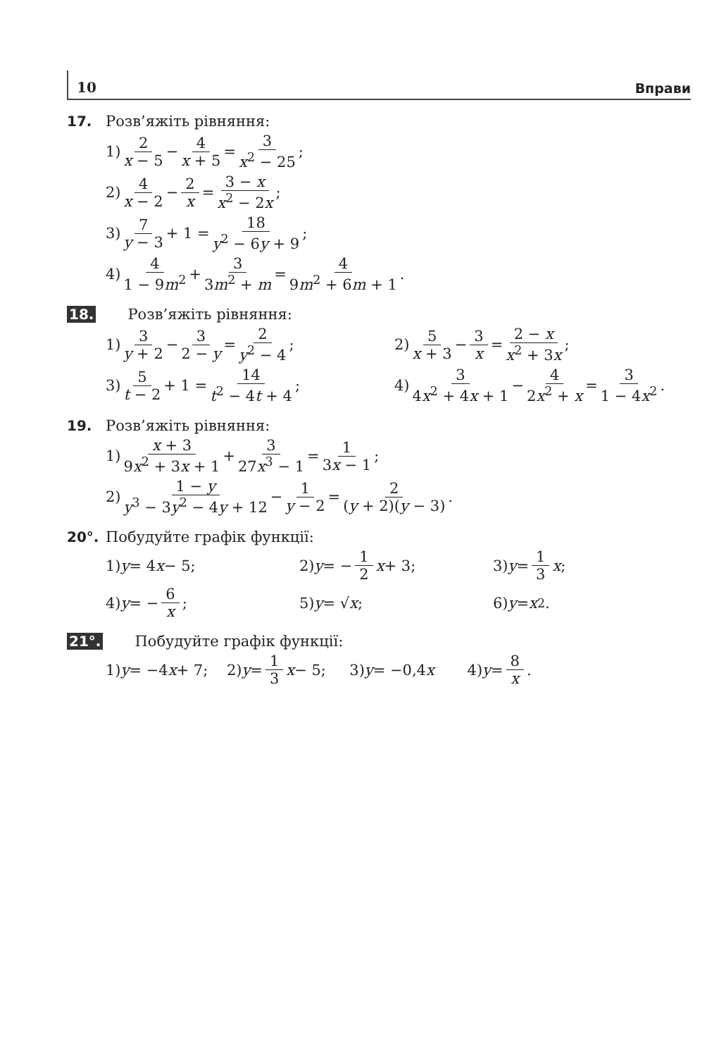10 Вправи
17. Розв’яжіть рівняння:
1) 2 x − 5 − 4 x + 5 = 3 x<sup>2</sup> − 25;
2) 4 x − 2 − 2 x = 3 − x x<sup>2</sup> − 2x;
3) 7 y − 3 + 1 = 18 y<sup>2</sup> − 6y + 9;
4) 4 1 − 9m<sup>2</sup> + 3 3m<sup>2</sup> + m = 4 9m<sup>2</sup> + 6m + 1.
18. Розв’яжіть рівняння:
1) 3 y + 2 − 3 2 − y = 2 y<sup>2</sup> − 4;
2) 5 x + 3 − 3 x = 2 − x x<sup>2</sup> + 3x;
3) 5 t − 2 + 1 = 14 t<sup>2</sup> − 4t + 4;
4) 3 4x<sup>2</sup> + 4x + 1 − 4 2x<sup>2</sup> + x = 3 1 − 4x<sup>2</sup>.
19. Розв’яжіть рівняння:
1) x + 3 9x<sup>2</sup> + 3x + 1 + 3 27x<sup>3</sup> − 1 = 1 3x − 1;
2) 1 − y y<sup>3</sup> − 3y<sup>2</sup> − 4y + 12 − 1 y − 2 = 2 (y + 2)(y − 3).
20°. Побудуйте графік функції:
1) y = 4 x − 5; 2) y = − 1 2 x + 3; 3) y = 1 3 x;
4) y = − 6 x; 5) y = √ x; 6) y = x<sup>2</sup>.
21°. Побудуйте графік функції:
1) y = −4 x + 7; 2) y = 1 3 x − 5; 3) y = −0,4 x 4) y = 8 x.